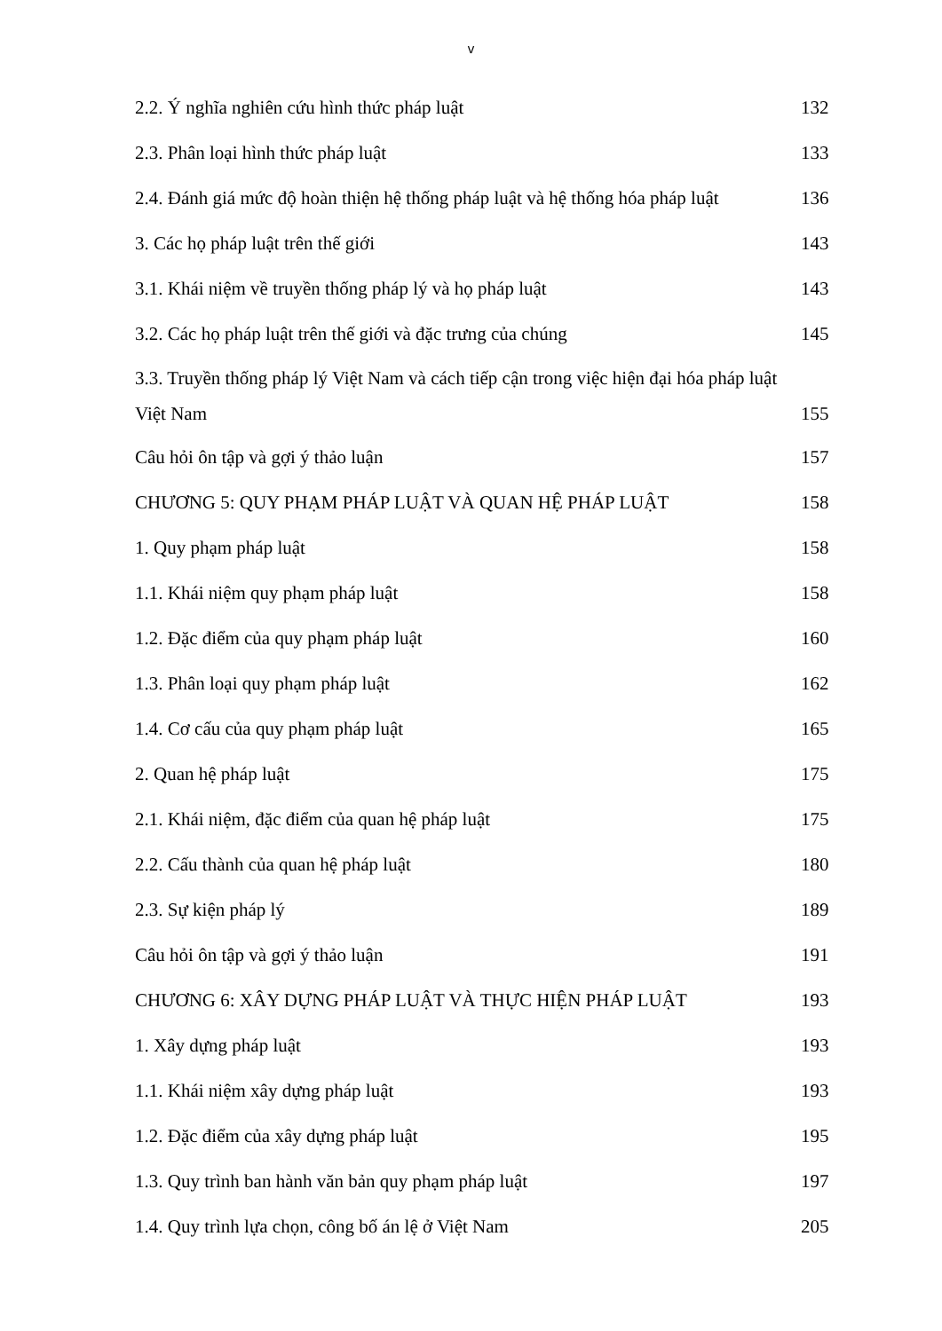v
2.2. Ý nghĩa nghiên cứu hình thức pháp luật 132
2.3. Phân loại hình thức pháp luật 133
2.4. Đánh giá mức độ hoàn thiện hệ thống pháp luật và hệ thống hóa pháp luật 136
3. Các họ pháp luật trên thế giới 143
3.1. Khái niệm về truyền thống pháp lý và họ pháp luật 143
3.2. Các họ pháp luật trên thế giới và đặc trưng của chúng 145
3.3. Truyền thống pháp lý Việt Nam và cách tiếp cận trong việc hiện đại hóa pháp luật
Việt Nam 155
Câu hỏi ôn tập và gợi ý thảo luận 157
CHƯƠNG 5: QUY PHẠM PHÁP LUẬT VÀ QUAN HỆ PHÁP LUẬT 158
1. Quy phạm pháp luật 158
1.1. Khái niệm quy phạm pháp luật 158
1.2. Đặc điểm của quy phạm pháp luật 160
1.3. Phân loại quy phạm pháp luật 162
1.4. Cơ cấu của quy phạm pháp luật 165
2. Quan hệ pháp luật 175
2.1. Khái niệm, đặc điểm của quan hệ pháp luật 175
2.2. Cấu thành của quan hệ pháp luật 180
2.3. Sự kiện pháp lý 189
Câu hỏi ôn tập và gợi ý thảo luận 191
CHƯƠNG 6: XÂY DỰNG PHÁP LUẬT VÀ THỰC HIỆN PHÁP LUẬT 193
1. Xây dựng pháp luật 193
1.1. Khái niệm xây dựng pháp luật 193
1.2. Đặc điểm của xây dựng pháp luật 195
1.3. Quy trình ban hành văn bản quy phạm pháp luật 197
1.4. Quy trình lựa chọn, công bố án lệ ở Việt Nam 205